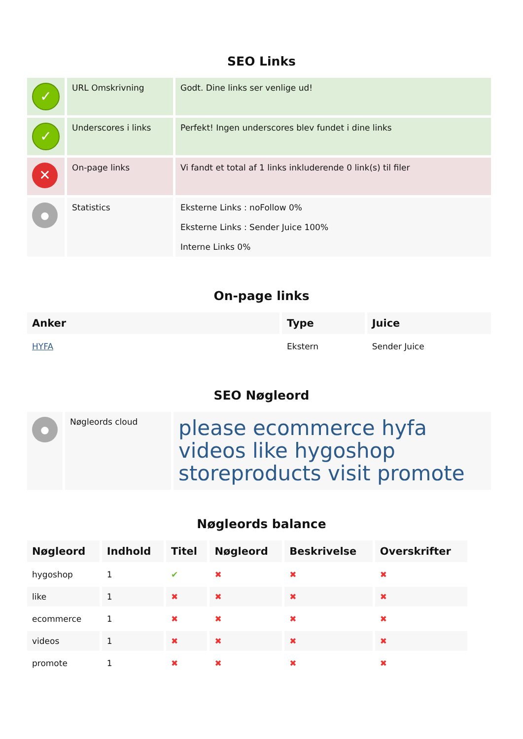SEO Links
| ✓ | URL Omskrivning | Godt. Dine links ser venlige ud! |
| ✓ | Underscores i links | Perfekt! Ingen underscores blev fundet i dine links |
| ✕ | On-page links | Vi fandt et total af 1 links inkluderende 0 link(s) til filer |
| ● | Statistics | Eksterne Links : noFollow 0% Eksterne Links : Sender Juice 100% Interne Links 0% |
On-page links
| Anker | Type | Juice |
| --- | --- | --- |
| HYFA | Ekstern | Sender Juice |
SEO Nøgleord
| ● | Nøgleords cloud | please ecommerce hyfa videos like hygoshop storeproducts visit promote |
Nøgleords balance
| Nøgleord | Indhold | Titel | Nøgleord | Beskrivelse | Overskrifter |
| --- | --- | --- | --- | --- | --- |
| hygoshop | 1 | ✔ | ✖ | ✖ | ✖ |
| like | 1 | ✖ | ✖ | ✖ | ✖ |
| ecommerce | 1 | ✖ | ✖ | ✖ | ✖ |
| videos | 1 | ✖ | ✖ | ✖ | ✖ |
| promote | 1 | ✖ | ✖ | ✖ | ✖ |